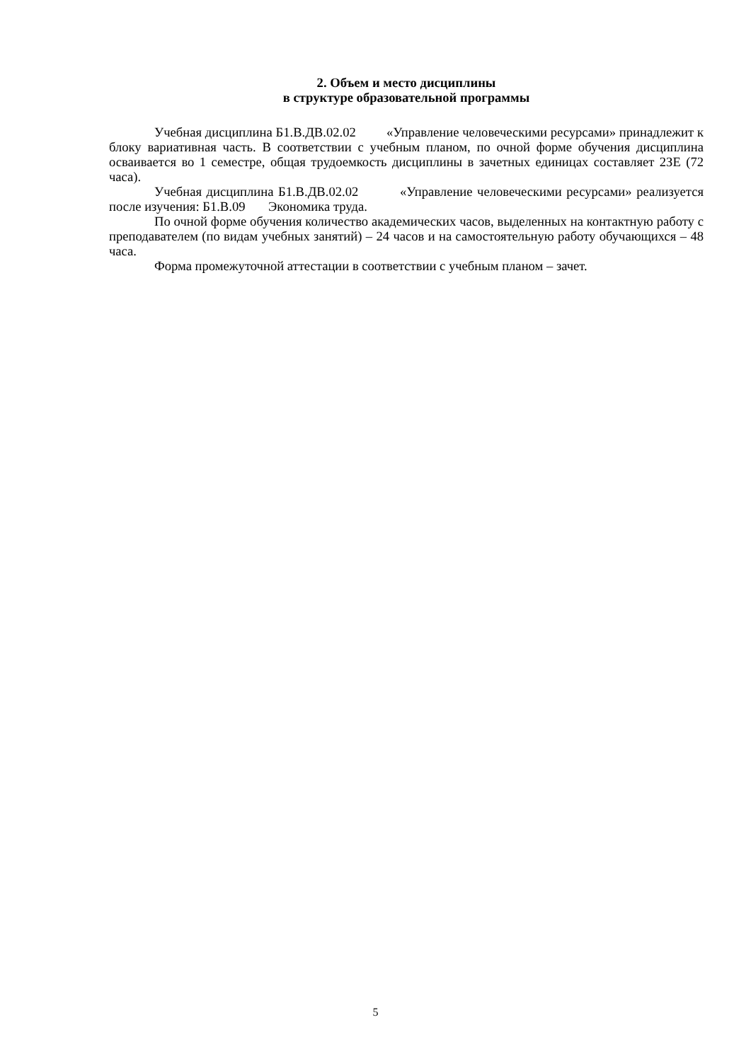2. Объем и место дисциплины
в структуре образовательной программы
Учебная дисциплина Б1.В.ДВ.02.02 «Управление человеческими ресурсами» принадлежит к блоку вариативная часть. В соответствии с учебным планом, по очной форме обучения дисциплина осваивается во 1 семестре, общая трудоемкость дисциплины в зачетных единицах составляет 2ЗЕ (72 часа).
Учебная дисциплина Б1.В.ДВ.02.02 «Управление человеческими ресурсами» реализуется после изучения: Б1.В.09 Экономика труда.
По очной форме обучения количество академических часов, выделенных на контактную работу с преподавателем (по видам учебных занятий) – 24 часов и на самостоятельную работу обучающихся – 48 часа.
Форма промежуточной аттестации в соответствии с учебным планом – зачет.
5